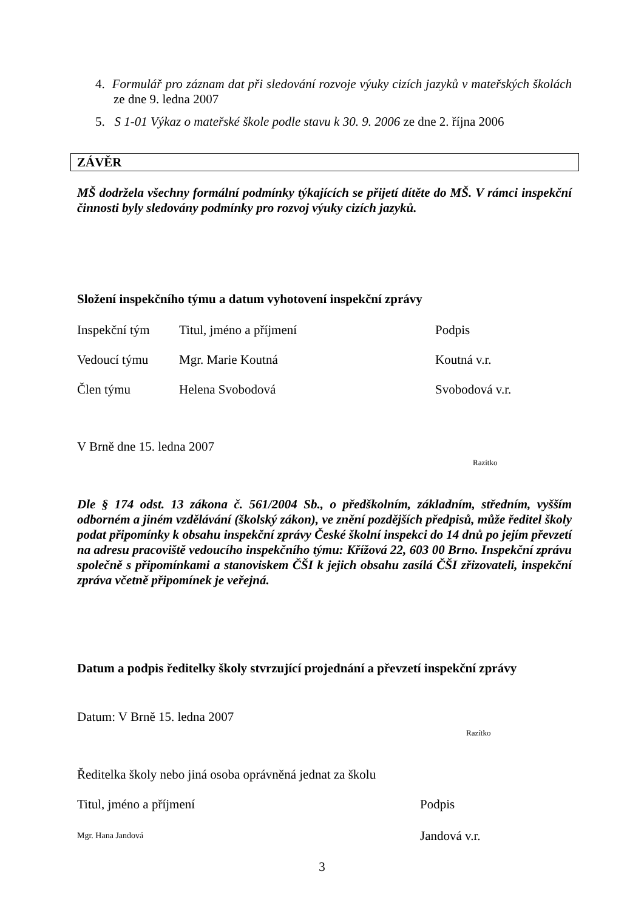4. Formulář pro záznam dat při sledování rozvoje výuky cizích jazyků v mateřských školách ze dne 9. ledna 2007
5. S 1-01 Výkaz o mateřské škole podle stavu k 30. 9. 2006 ze dne 2. října 2006
ZÁVĚR
MŠ dodržela všechny formální podmínky týkajících se přijetí dítěte do MŠ. V rámci inspekční činnosti byly sledovány podmínky pro rozvoj výuky cizích jazyků.
Složení inspekčního týmu a datum vyhotovení inspekční zprávy
| Inspekční tým | Titul, jméno a příjmení | Podpis |
| Vedoucí týmu | Mgr. Marie Koutná | Koutná v.r. |
| Člen týmu | Helena Svobodová | Svobodová v.r. |
V Brně dne 15. ledna 2007
Razítko
Dle § 174 odst. 13 zákona č. 561/2004 Sb., o předškolním, základním, středním, vyšším odborném a jiném vzdělávání (školský zákon), ve znění pozdějších předpisů, může ředitel školy podat připomínky k obsahu inspekční zprávy České školní inspekci do 14 dnů po jejím převzetí na adresu pracoviště vedoucího inspekčního týmu: Křížová 22, 603 00 Brno. Inspekční zprávu společně s připomínkami a stanoviskem ČŠI k jejich obsahu zasílá ČŠI zřizovateli, inspekční zpráva včetně připomínek je veřejná.
Datum a podpis ředitelky školy stvrzující projednání a převzetí inspekční zprávy
Datum: V Brně 15. ledna 2007
Razítko
Ředitelka školy nebo jiná osoba oprávněná jednat za školu
| Titul, jméno a příjmení | Podpis |
| Mgr. Hana Jandová | Jandová v.r. |
3